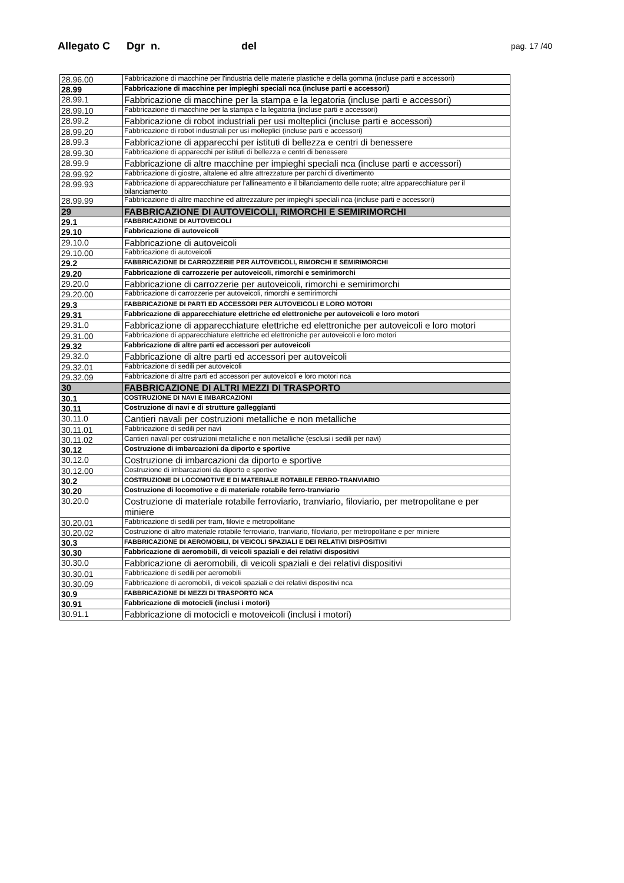Allegato C Dgr n. del pag. 17 /40
| 28.96.00 | Fabbricazione di macchine per l'industria delle materie plastiche e della gomma (incluse parti e accessori) |
| 28.99 | Fabbricazione di macchine per impieghi speciali nca (incluse parti e accessori) |
| 28.99.1 | Fabbricazione di macchine per la stampa e la legatoria (incluse parti e accessori) |
| 28.99.10 | Fabbricazione di macchine per la stampa e la legatoria (incluse parti e accessori) |
| 28.99.2 | Fabbricazione di robot industriali per usi molteplici (incluse parti e accessori) |
| 28.99.20 | Fabbricazione di robot industriali per usi molteplici (incluse parti e accessori) |
| 28.99.3 | Fabbricazione di apparecchi per istituti di bellezza e centri di benessere |
| 28.99.30 | Fabbricazione di apparecchi per istituti di bellezza e centri di benessere |
| 28.99.9 | Fabbricazione di altre macchine per impieghi speciali nca (incluse parti e accessori) |
| 28.99.92 | Fabbricazione di giostre, altalene ed altre attrezzature per parchi di divertimento |
| 28.99.93 | Fabbricazione di apparecchiature per l'allineamento e il bilanciamento delle ruote; altre apparecchiature per il bilanciamento |
| 28.99.99 | Fabbricazione di altre macchine ed attrezzature per impieghi speciali nca (incluse parti e accessori) |
| 29 | FABBRICAZIONE DI AUTOVEICOLI, RIMORCHI E SEMIRIMORCHI |
| 29.1 | FABBRICAZIONE DI AUTOVEICOLI |
| 29.10 | Fabbricazione di autoveicoli |
| 29.10.0 | Fabbricazione di autoveicoli |
| 29.10.00 | Fabbricazione di autoveicoli |
| 29.2 | FABBRICAZIONE DI CARROZZERIE PER AUTOVEICOLI, RIMORCHI E SEMIRIMORCHI |
| 29.20 | Fabbricazione di carrozzerie per autoveicoli, rimorchi e semirimorchi |
| 29.20.0 | Fabbricazione di carrozzerie per autoveicoli, rimorchi e semirimorchi |
| 29.20.00 | Fabbricazione di carrozzerie per autoveicoli, rimorchi e semirimorchi |
| 29.3 | FABBRICAZIONE DI PARTI ED ACCESSORI PER AUTOVEICOLI E LORO MOTORI |
| 29.31 | Fabbricazione di apparecchiature elettriche ed elettroniche per autoveicoli e loro motori |
| 29.31.0 | Fabbricazione di apparecchiature elettriche ed elettroniche per autoveicoli e loro motori |
| 29.31.00 | Fabbricazione di apparecchiature elettriche ed elettroniche per autoveicoli e loro motori |
| 29.32 | Fabbricazione di altre parti ed accessori per autoveicoli |
| 29.32.0 | Fabbricazione di altre parti ed accessori per autoveicoli |
| 29.32.01 | Fabbricazione di sedili per autoveicoli |
| 29.32.09 | Fabbricazione di altre parti ed accessori per autoveicoli e loro motori nca |
| 30 | FABBRICAZIONE DI ALTRI MEZZI DI TRASPORTO |
| 30.1 | COSTRUZIONE DI NAVI E IMBARCAZIONI |
| 30.11 | Costruzione di navi e di strutture galleggianti |
| 30.11.0 | Cantieri navali per costruzioni metalliche e non metalliche |
| 30.11.01 | Fabbricazione di sedili per navi |
| 30.11.02 | Cantieri navali per costruzioni metalliche e non metalliche (esclusi i sedili per navi) |
| 30.12 | Costruzione di imbarcazioni da diporto e sportive |
| 30.12.0 | Costruzione di imbarcazioni da diporto e sportive |
| 30.12.00 | Costruzione di imbarcazioni da diporto e sportive |
| 30.2 | COSTRUZIONE DI LOCOMOTIVE E DI MATERIALE ROTABILE FERRO-TRANVIARIO |
| 30.20 | Costruzione di locomotive e di materiale rotabile ferro-tranviario |
| 30.20.0 | Costruzione di materiale rotabile ferroviario, tranviario, filoviario, per metropolitane e per miniere |
| 30.20.01 | Fabbricazione di sedili per tram, filovie e metropolitane |
| 30.20.02 | Costruzione di altro materiale rotabile ferroviario, tranviario, filoviario, per metropolitane e per miniere |
| 30.3 | FABBRICAZIONE DI AEROMOBILI, DI VEICOLI SPAZIALI E DEI RELATIVI DISPOSITIVI |
| 30.30 | Fabbricazione di aeromobili, di veicoli spaziali e dei relativi dispositivi |
| 30.30.0 | Fabbricazione di aeromobili, di veicoli spaziali e dei relativi dispositivi |
| 30.30.01 | Fabbricazione di sedili per aeromobili |
| 30.30.09 | Fabbricazione di aeromobili, di veicoli spaziali e dei relativi dispositivi nca |
| 30.9 | FABBRICAZIONE DI MEZZI DI TRASPORTO NCA |
| 30.91 | Fabbricazione di motocicli (inclusi i motori) |
| 30.91.1 | Fabbricazione di motocicli e motoveicoli (inclusi i motori) |